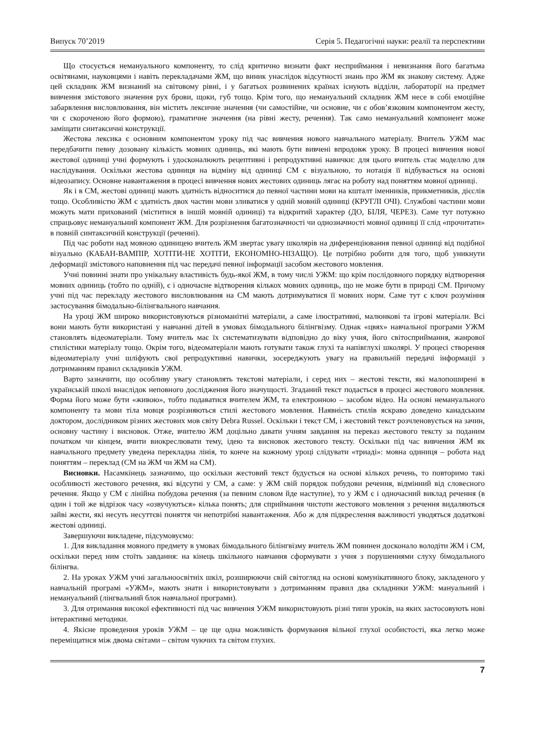Випуск 70’2019 Серія 5. Педагогічні науки: реалії та перспективи
Що стосується немануального компоненту, то слід критично визнати факт несприймання і невизнання його багатьма освітянами, науковцями і навіть перекладачами ЖМ, що виник унаслідок відсутності знань про ЖМ як знакову систему. Адже цей складник ЖМ визнаний на світовому рівні, і у багатьох розвинених країнах існують відділи, лабораторії на предмет вивчення змістового значення рух брови, щоки, губ тощо. Крім того, що немануальний складник ЖМ несе в собі емоційне забарвлення висловлювання, він містить лексичне значення (чи самостійне, чи основне, чи є обов’язковим компонентом жесту, чи є скороченою його формою), граматичне значення (на рівні жесту, речення). Так само немануальний компонент може заміщати синтаксичні конструкції.
Жестова лексика є основним компонентом уроку під час вивчення нового навчального матеріалу. Вчитель УЖМ має передбачити певну дозовану кількість мовних одиниць, які мають бути вивчені впродовж уроку. В процесі вивчення нової жестової одиниці учні формують і удосконалюють рецептивні і репродуктивні навички: для цього вчитель стає моделлю для наслідування. Оскільки жестова одиниця на відміну від одиниці СМ є візуальною, то нотація її відбувається на основі відеозапису. Основне навантаження в процесі вивчення нових жестових одиниць лягає на роботу над поняттям мовної одиниці.
Як і в СМ, жестові одиниці мають здатність відноситися до певної частини мови на кшталт іменників, прикметників, дієслів тощо. Особливістю ЖМ є здатність двох частин мови зливатися у одній мовній одиниці (КРУГЛІ ОЧІ). Службові частини мови можуть мати прихований (міститися в іншій мовній одиниці) та відкритий характер (ДО, БІЛЯ, ЧЕРЕЗ). Саме тут потужно спрацьовує немануальний компонент ЖМ. Для розрізнення багатозначності чи однозначності мовної одиниці її слід «прочитати» в повній синтаксичній конструкції (реченні).
Під час роботи над мовною одиницею вчитель ЖМ звертає увагу школярів на диференціювання певної одиниці від подібної візуально (КАБАН-ВАМПІР, ХОТІТИ-НЕ ХОТІТИ, ЕКОНОМНО-НІЗАЩО). Це потрібно робити для того, щоб уникнути деформації змістового наповнення під час передачі певної інформації засобом жестового мовлення.
Учні повинні знати про унікальну властивість будь-якої ЖМ, в тому числі УЖМ: що крім послідовного порядку відтворення мовних одиниць (тобто по одній), є і одночасне відтворення кількох мовних одиниць, що не може бути в природі СМ. Причому учні під час перекладу жестового висловлювання на СМ мають дотримуватися її мовних норм. Саме тут є ключ розуміння застосування бімодально-білінгвального навчання.
На уроці ЖМ широко використовуються різноманітні матеріали, а саме ілюстративні, малюнкові та ігрові матеріали. Всі вони мають бути використані у навчанні дітей в умовах бімодального білінгвізму. Однак «цвях» навчальної програми УЖМ становлять відеоматеріали. Тому вчитель має їх систематизувати відповідно до віку учня, його світосприймання, жанрової стилістики матеріалу тощо. Окрім того, відеоматеріали мають готувати також глухі та напівглухі школярі. У процесі створення відеоматеріалу учні шліфують свої репродуктивні навички, зосереджують увагу на правильній передачі інформації з дотриманням правил складників УЖМ.
Варто зазначити, що особливу увагу становлять текстові матеріали, і серед них – жестові тексти, які малопоширені в українській школі внаслідок неповного дослідження його значущості. Згаданий текст подається в процесі жестового мовлення. Форма його може бути «живою», тобто подаватися вчителем ЖМ, та електронною – засобом відео. На основі немануального компоненту та мови тіла мовця розрізняються стилі жестового мовлення. Наявність стилів яскраво доведено канадським доктором, дослідником різних жестових мов світу Debra Russel. Оскільки і текст СМ, і жестовий текст розчленовується на зачин, основну частину і висновок. Отже, вчителю ЖМ доцільно давати учням завдання на переказ жестового тексту за поданим початком чи кінцем, вчити виокреслювати тему, ідею та висновок жестового тексту. Оскільки під час вивчення ЖМ як навчального предмету уведена перекладна лінія, то конче на кожному уроці слідувати «триаді»: мовна одиниця – робота над поняттям – переклад (СМ на ЖМ чи ЖМ на СМ).
Висновки. Насамкінець зазначимо, що оскільки жестовий текст будується на основі кількох речень, то повторимо такі особливості жестового речення, які відсутні у СМ, а саме: у ЖМ свій порядок побудови речення, відмінний від словесного речення. Якщо у СМ є лінійна побудова речення (за певним словом йде наступне), то у ЖМ є і одночасний виклад речення (в один і той же відрізок часу «озвучуються» кілька понять; для сприймання чистоти жестового мовлення з речення видаляються зайві жести, які несуть несуттєві поняття чи непотрібні навантаження. Або ж для підкреслення важливості уводяться додаткові жестові одиниці.
Завершуючи викладене, підсумовуємо:
1. Для викладання мовного предмету в умовах бімодального білінгвізму вчитель ЖМ повинен досконало володіти ЖМ і СМ, оскільки перед ним стоїть завдання: на кінець шкільного навчання сформувати з учня з порушеннями слуху бімодального білінгва.
2. На уроках УЖМ учні загальноосвітніх шкіл, розширюючи свій світогляд на основі комунікативного блоку, закладеного у навчальній програмі «УЖМ», мають знати і використовувати з дотриманням правил два складники УЖМ: мануальний і немануальний (лінгвальний блок навчальної програми).
3. Для отримання високої ефективності під час вивчення УЖМ використовують різні типи уроків, на яких застосовують нові інтерактивні методики.
4. Якісне проведення уроків УЖМ – це ще одна можливість формування вільної глухої особистості, яка легко може переміщатися між двома світами – світом чуючих та світом глухих.
7